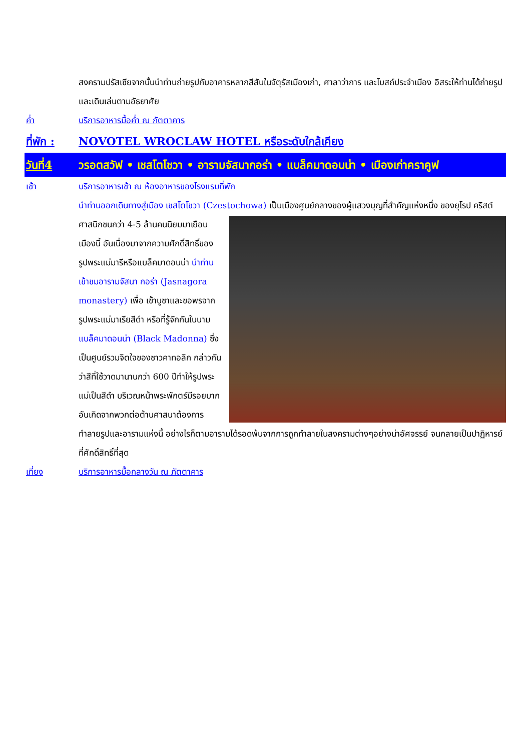สงครามปรัสเซียจากนั้นนำท่านถ่ายรูปกับอาคารหลากสีสันในจัตุรัสเมืองเก่า, ศาลาว่าการ และโบสถ์ประจำเมือง อิสระให้ท่านได้ถ่ายรูปและเดินเล่นตามอัธยาศัย
ค่ำ บริการอาหารมื้อค่ำ ณ ภัตตาคาร
ที่พัก : NOVOTEL WROCLAW HOTEL หรือระดับใกล้เคียง
วันที่4 วรอตสวัฟ • เชสโตโชวา • อารามจัสนากอร่า • แบล็คมาดอนน่า • เมืองเก่าคราคูฟ
เช้า บริการอาหารเช้า ณ ห้องอาหารของโรงแรมที่พัก
นำท่านออกเดินทางสู่เมือง เชสโตโชวา (Czestochowa) เป็นเมืองศูนย์กลางของผู้แสวงบุญที่สำคัญแห่งหนึ่ง
ของยุโรป คริสต์ศาสนิกชนกว่า 4-5 ล้านคนนิยมมาเยือนเมืองนี้ อันเนื่องมาจากความศักดิ์สิทธิ์ของรูปพระแม่มารีหรือแบล็คมาดอนน่า นำท่านเข้าชมอารามจัสนา กอร่า (Jasnagora monastery) เพื่อ เข้าบูชาและขอพรจากรูปพระแม่มาเรียสีดำ หรือที่รู้จักกันในนาม แบล็คมาดอนน่า (Black Madonna) ซึ่งเป็นศูนย์รวมจิตใจของชาวคาทอลิก กล่าวกันว่าสีที่ใช้วาดมานานกว่า 600 ปีทำให้รูปพระแม่เป็นสีดำ บริเวณหน้าพระพักตร์มีรอยบาก อันเกิดจากพวกต่อต้านศาสนาต้องการทำลายรูปและอารามแห่งนี้ อย่างไรก็ตามอารามได้รอดพ้นจากการถูกทำลายในสงครามต่างๆอย่างน่าอัศจรรย์ จนกลายเป็นปาฏิหารย์ที่ศักดิ์สิทธิ์ที่สุด
เที่ยง บริการอาหารมื้อกลางวัน ณ ภัตตาคาร